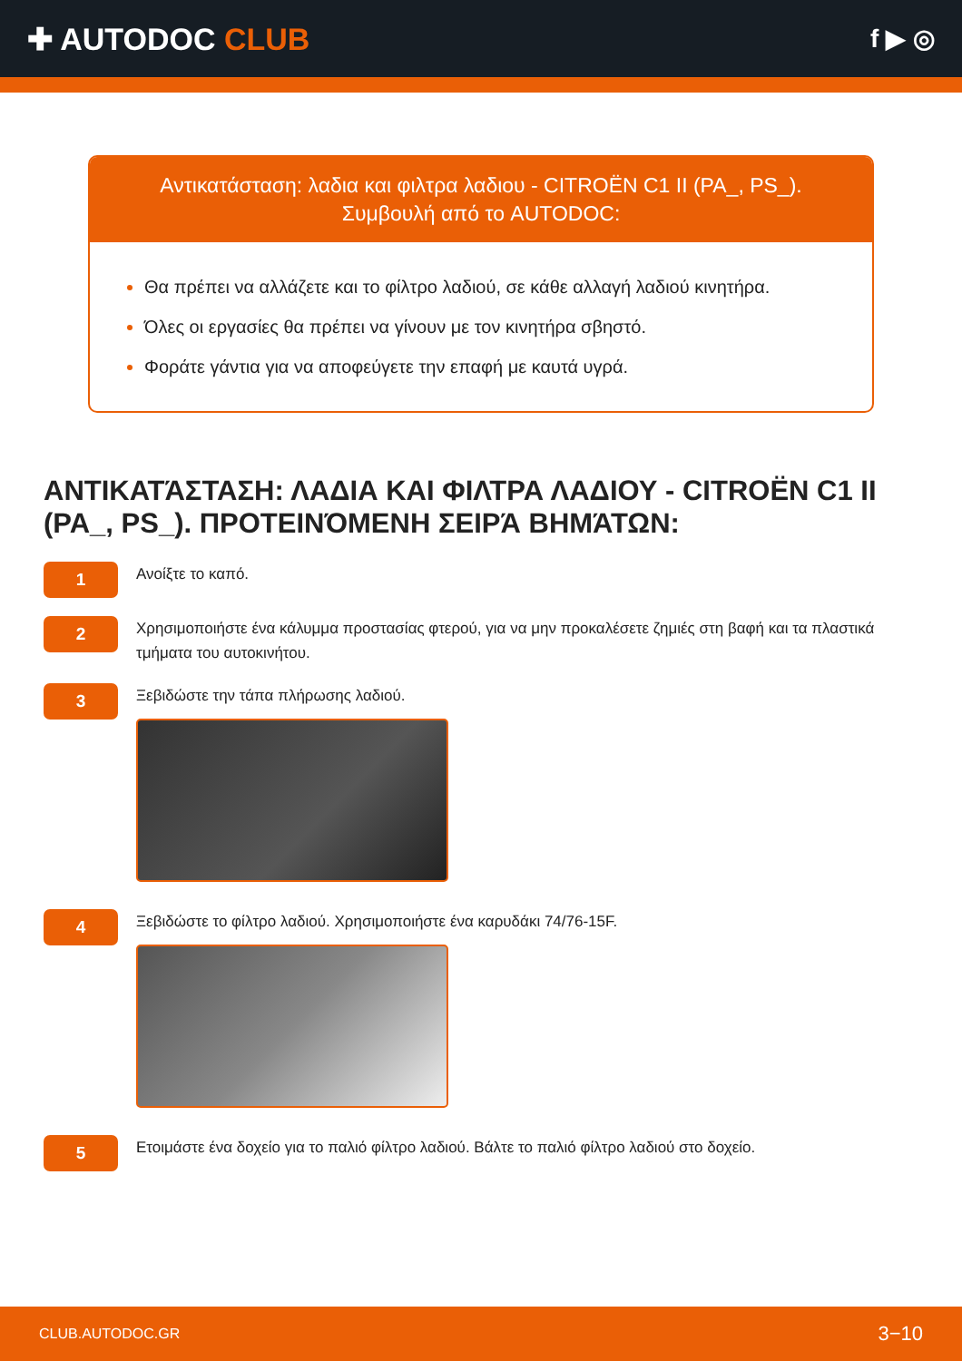✚ AUTODOC CLUB
f ▶ ◎
Αντικατάσταση: λαδια και φιλτρα λαδιου - CITROËN C1 II (PA_, PS_).
Συμβουλή από το AUTODOC:
Θα πρέπει να αλλάζετε και το φίλτρο λαδιού, σε κάθε αλλαγή λαδιού κινητήρα.
Όλες οι εργασίες θα πρέπει να γίνουν με τον κινητήρα σβηστό.
Φοράτε γάντια για να αποφεύγετε την επαφή με καυτά υγρά.
ΑΝΤΙΚΑΤΆΣΤΑΣΗ: ΛΑΔΙΑ ΚΑΙ ΦΙΛΤΡΑ ΛΑΔΙΟΥ - CITROËN C1 II (PA_, PS_). ΠΡΟΤΕΙΝΌΜΕΝΗ ΣΕΙΡΆ ΒΗΜΆΤΩΝ:
1
Ανοίξτε το καπό.
2
Χρησιμοποιήστε ένα κάλυμμα προστασίας φτερού, για να μην προκαλέσετε ζημιές στη βαφή και τα πλαστικά τμήματα του αυτοκινήτου.
3
Ξεβιδώστε την τάπα πλήρωσης λαδιού.
4
Ξεβιδώστε το φίλτρο λαδιού. Χρησιμοποιήστε ένα καρυδάκι 74/76-15F.
5
Ετοιμάστε ένα δοχείο για το παλιό φίλτρο λαδιού. Βάλτε το παλιό φίλτρο λαδιού στο δοχείο.
CLUB.AUTODOC.GR 3−10